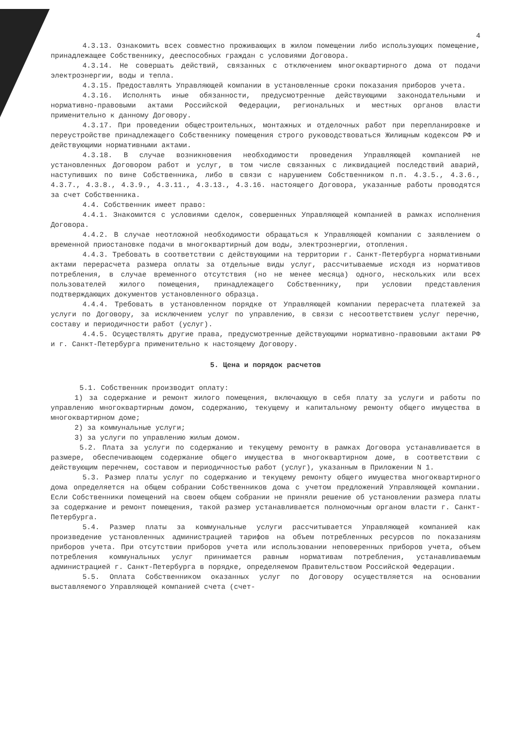4
4.3.13. Ознакомить всех совместно проживающих в жилом помещении либо использующих помещение, принадлежащее Собственнику, дееспособных граждан с условиями Договора.
4.3.14. Не совершать действий, связанных с отключением многоквартирного дома от подачи электроэнергии, воды и тепла.
4.3.15. Предоставлять Управляющей компании в установленные сроки показания приборов учета.
4.3.16. Исполнять иные обязанности, предусмотренные действующими законодательными и нормативно-правовыми актами Российской Федерации, региональных и местных органов власти применительно к данному Договору.
4.3.17. При проведении общестроительных, монтажных и отделочных работ при перепланировке и переустройстве принадлежащего Собственнику помещения строго руководствоваться Жилищным кодексом РФ и действующими нормативными актами.
4.3.18. В случае возникновения необходимости проведения Управляющей компанией не установленных Договором работ и услуг, в том числе связанных с ликвидацией последствий аварий, наступивших по вине Собственника, либо в связи с нарушением Собственником п.п. 4.3.5., 4.3.6., 4.3.7., 4.3.8., 4.3.9., 4.3.11., 4.3.13., 4.3.16. настоящего Договора, указанные работы проводятся за счет Собственника.
4.4. Собственник имеет право:
4.4.1. Знакомится с условиями сделок, совершенных Управляющей компанией в рамках исполнения Договора.
4.4.2. В случае неотложной необходимости обращаться к Управляющей компании с заявлением о временной приостановке подачи в многоквартирный дом воды, электроэнергии, отопления.
4.4.3. Требовать в соответствии с действующими на территории г. Санкт-Петербурга нормативными актами перерасчета размера оплаты за отдельные виды услуг, рассчитываемые исходя из нормативов потребления, в случае временного отсутствия (но не менее месяца) одного, нескольких или всех пользователей жилого помещения, принадлежащего Собственнику, при условии представления подтверждающих документов установленного образца.
4.4.4. Требовать в установленном порядке от Управляющей компании перерасчета платежей за услуги по Договору, за исключением услуг по управлению, в связи с несоответствием услуг перечню, составу и периодичности работ (услуг).
4.4.5. Осуществлять другие права, предусмотренные действующими нормативно-правовыми актами РФ и г. Санкт-Петербурга применительно к настоящему Договору.
5. Цена и порядок расчетов
5.1. Собственник производит оплату:
1) за содержание и ремонт жилого помещения, включающую в себя плату за услуги и работы по управлению многоквартирным домом, содержанию, текущему и капитальному ремонту общего имущества в многоквартирном доме;
2) за коммунальные услуги;
3) за услуги по управлению жилым домом.
5.2. Плата за услуги по содержанию и текущему ремонту в рамках Договора устанавливается в размере, обеспечивающем содержание общего имущества в многоквартирном доме, в соответствии с действующим перечнем, составом и периодичностью работ (услуг), указанным в Приложении N 1.
5.3. Размер платы услуг по содержанию и текущему ремонту общего имущества многоквартирного дома определяется на общем собрании Собственников дома с учетом предложений Управляющей компании. Если Собственники помещений на своем общем собрании не приняли решение об установлении размера платы за содержание и ремонт помещения, такой размер устанавливается полномочным органом власти г. Санкт-Петербурга.
5.4. Размер платы за коммунальные услуги рассчитывается Управляющей компанией как произведение установленных администрацией тарифов на объем потребленных ресурсов по показаниям приборов учета. При отсутствии приборов учета или использовании неповеренных приборов учета, объем потребления коммунальных услуг принимается равным нормативам потребления, устанавливаемым администрацией г. Санкт-Петербурга в порядке, определяемом Правительством Российской Федерации.
5.5. Оплата Собственником оказанных услуг по Договору осуществляется на основании выставляемого Управляющей компанией счета (счет-